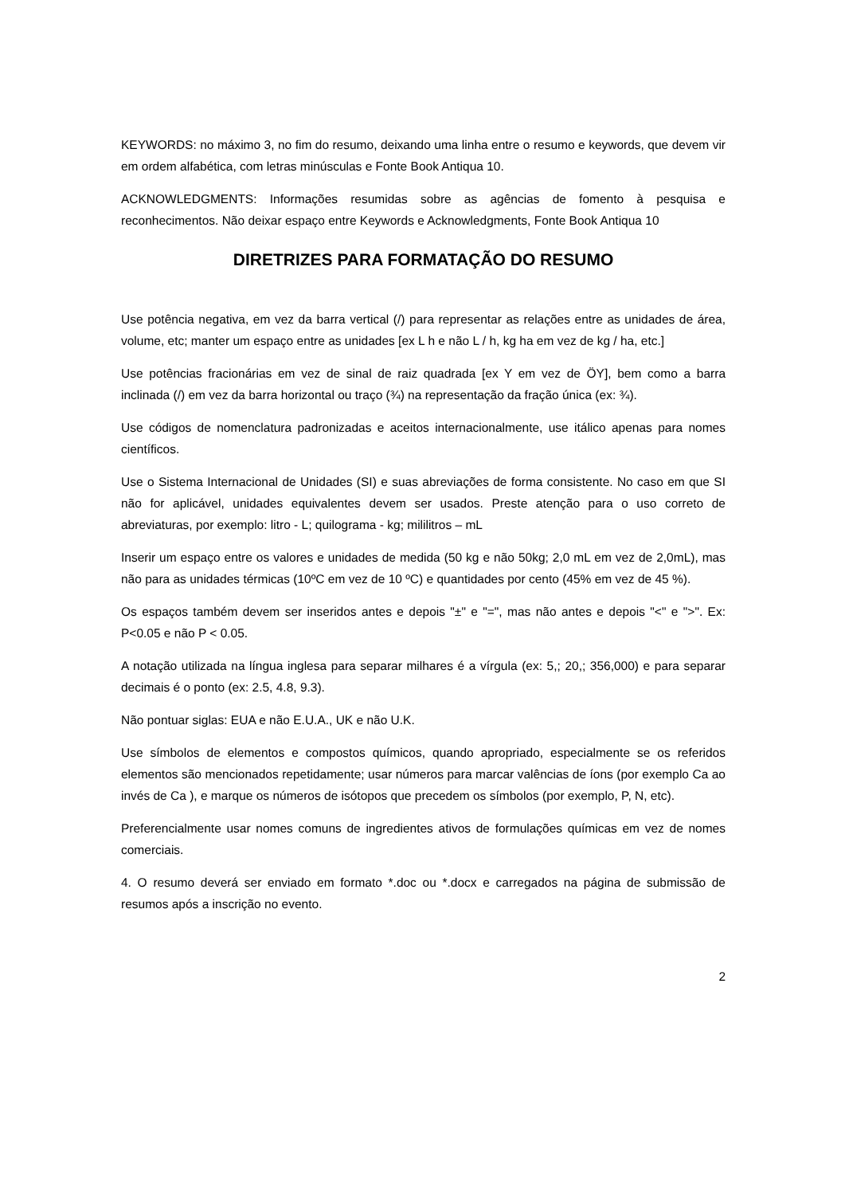KEYWORDS: no máximo 3, no fim do resumo, deixando uma linha entre o resumo e keywords, que devem vir em ordem alfabética, com letras minúsculas e Fonte Book Antiqua 10.
ACKNOWLEDGMENTS: Informações resumidas sobre as agências de fomento à pesquisa e reconhecimentos. Não deixar espaço entre Keywords e Acknowledgments, Fonte Book Antiqua 10
DIRETRIZES PARA FORMATAÇÃO DO RESUMO
Use potência negativa, em vez da barra vertical (/) para representar as relações entre as unidades de área, volume, etc; manter um espaço entre as unidades [ex L h e não L / h, kg ha em vez de kg / ha, etc.]
Use potências fracionárias em vez de sinal de raiz quadrada [ex Y em vez de ÖY], bem como a barra inclinada (/) em vez da barra horizontal ou traço (¾) na representação da fração única (ex: ¾).
Use códigos de nomenclatura padronizadas e aceitos internacionalmente, use itálico apenas para nomes científicos.
Use o Sistema Internacional de Unidades (SI) e suas abreviações de forma consistente. No caso em que SI não for aplicável, unidades equivalentes devem ser usados. Preste atenção para o uso correto de abreviaturas, por exemplo: litro - L; quilograma - kg; mililitros – mL
Inserir um espaço entre os valores e unidades de medida (50 kg e não 50kg; 2,0 mL em vez de 2,0mL), mas não para as unidades térmicas (10ºC em vez de 10 ºC) e quantidades por cento (45% em vez de 45 %).
Os espaços também devem ser inseridos antes e depois "±" e "=", mas não antes e depois "<" e ">". Ex: P<0.05 e não P < 0.05.
A notação utilizada na língua inglesa para separar milhares é a vírgula (ex: 5,; 20,; 356,000) e para separar decimais é o ponto (ex: 2.5, 4.8, 9.3).
Não pontuar siglas: EUA e não E.U.A., UK e não U.K.
Use símbolos de elementos e compostos químicos, quando apropriado, especialmente se os referidos elementos são mencionados repetidamente; usar números para marcar valências de íons (por exemplo Ca ao invés de Ca ), e marque os números de isótopos que precedem os símbolos (por exemplo, P, N, etc).
Preferencialmente usar nomes comuns de ingredientes ativos de formulações químicas em vez de nomes comerciais.
4. O resumo deverá ser enviado em formato *.doc ou *.docx e carregados na página de submissão de resumos após a inscrição no evento.
2